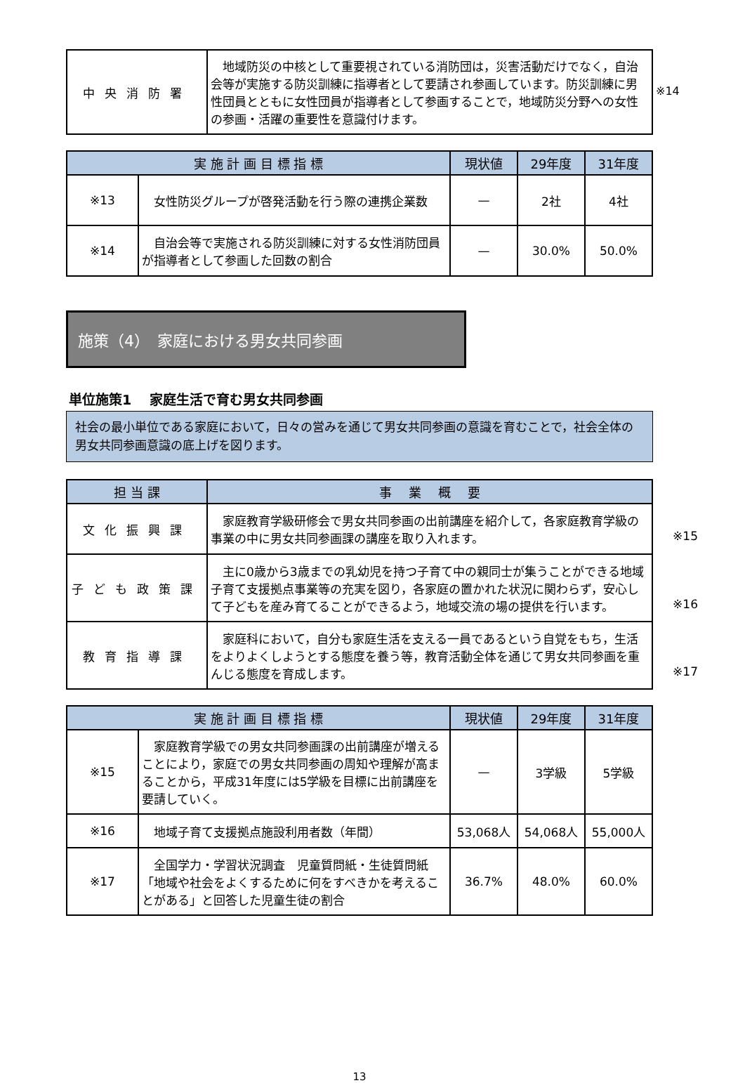| 中央消防署 | 地域防災の中核として重要視されている消防団は，災害活動だけでなく，自治会等が実施する防災訓練に指導者として要請され参画しています。防災訓練に男性団員とともに女性団員が指導者として参画することで，地域防災分野への女性の参画・活躍の重要性を意識付けます。 |
※14
| 実 施 計 画 目 標 指 標 | | 現状値 | 29年度 | 31年度 |
| --- | --- | --- | --- | --- |
| ※13 | 女性防災グループが啓発活動を行う際の連携企業数 | — | 2社 | 4社 |
| ※14 | 自治会等で実施される防災訓練に対する女性消防団員が指導者として参画した回数の割合 | — | 30.0% | 50.0% |
施策（4）　家庭における男女共同参画
単位施策1　 家庭生活で育む男女共同参画
社会の最小単位である家庭において，日々の営みを通じて男女共同参画の意識を育むことで，社会全体の男女共同参画意識の底上げを図ります。
| 担 当 課 | 事 業 概 要 |
| --- | --- |
| 文化振興課 | 家庭教育学級研修会で男女共同参画の出前講座を紹介して，各家庭教育学級の事業の中に男女共同参画課の講座を取り入れます。 ※15 |
| 子ども政策課 | 主に0歳から3歳までの乳幼児を持つ子育て中の親同士が集うことができる地域子育て支援拠点事業等の充実を図り，各家庭の置かれた状況に関わらず，安心して子どもを産み育てることができるよう，地域交流の場の提供を行います。 ※16 |
| 教育指導課 | 家庭科において，自分も家庭生活を支える一員であるという自覚をもち，生活をよりよくしようとする態度を養う等，教育活動全体を通じて男女共同参画を重んじる態度を育成します。 ※17 |
| 実 施 計 画 目 標 指 標 | | 現状値 | 29年度 | 31年度 |
| --- | --- | --- | --- | --- |
| ※15 | 家庭教育学級での男女共同参画課の出前講座が増えることにより，家庭での男女共同参画の周知や理解が高まることから，平成31年度には5学級を目標に出前講座を要請していく。 | — | 3学級 | 5学級 |
| ※16 | 地域子育て支援拠点施設利用者数（年間） | 53,068人 | 54,068人 | 55,000人 |
| ※17 | 全国学力・学習状況調査 児童質問紙・生徒質問紙「地域や社会をよくするために何をすべきかを考えることがある」と回答した児童生徒の割合 | 36.7% | 48.0% | 60.0% |
13